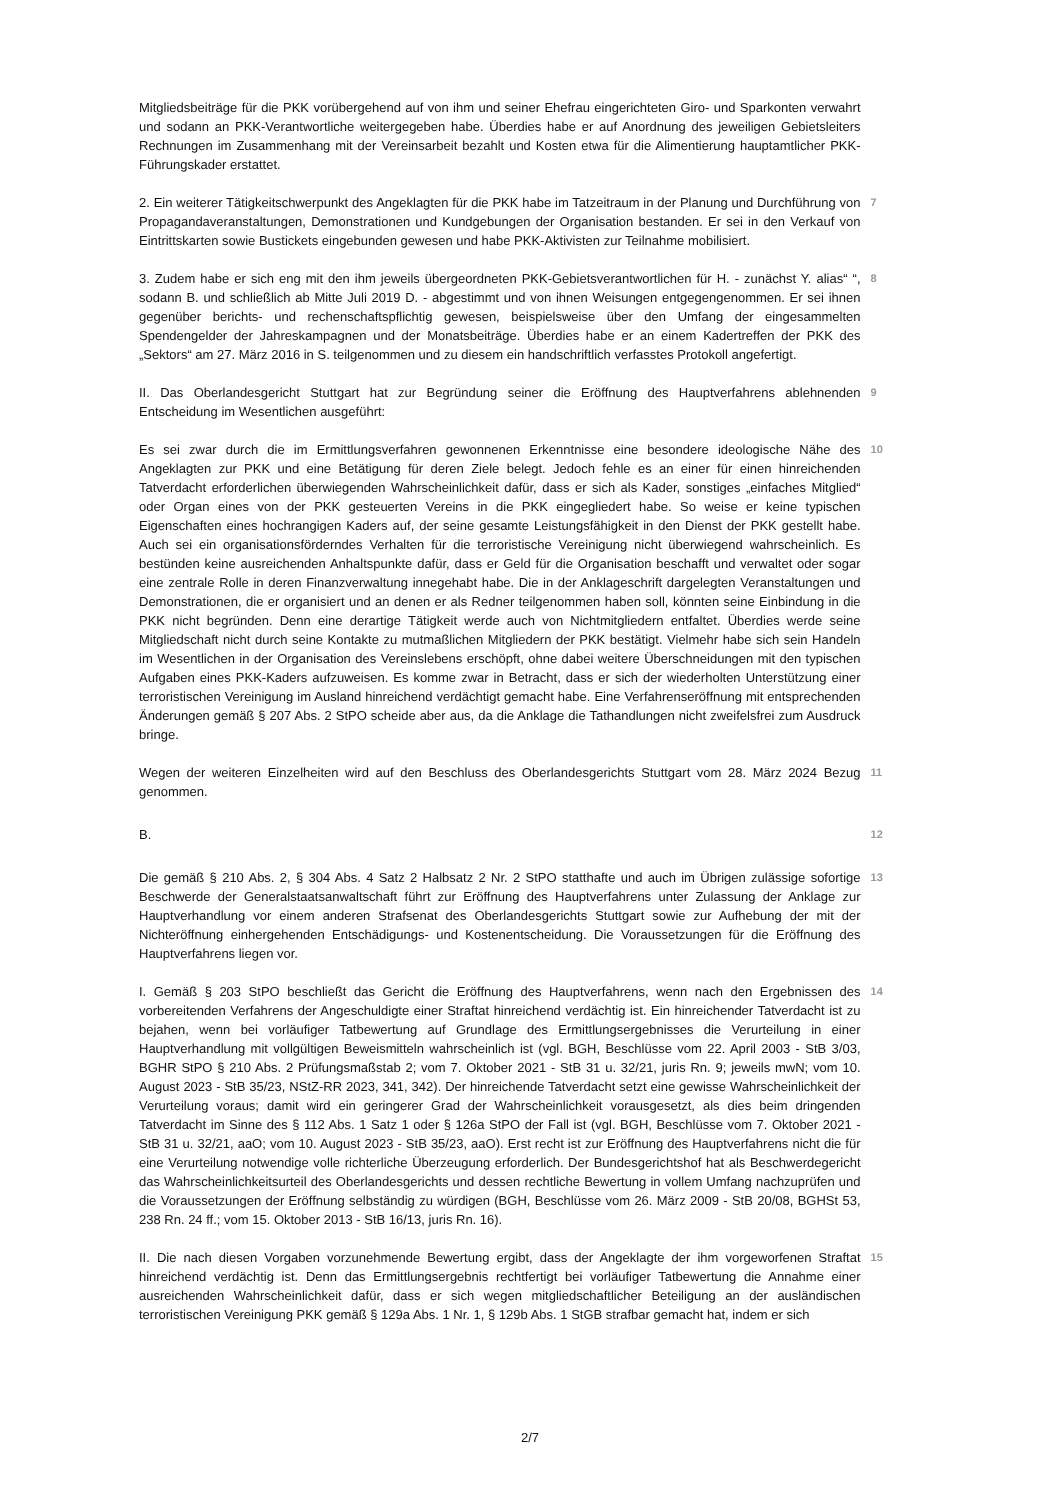Mitgliedsbeiträge für die PKK vorübergehend auf von ihm und seiner Ehefrau eingerichteten Giro- und Sparkonten verwahrt und sodann an PKK-Verantwortliche weitergegeben habe. Überdies habe er auf Anordnung des jeweiligen Gebietsleiters Rechnungen im Zusammenhang mit der Vereinsarbeit bezahlt und Kosten etwa für die Alimentierung hauptamtlicher PKK-Führungskader erstattet.
2. Ein weiterer Tätigkeitschwerpunkt des Angeklagten für die PKK habe im Tatzeitraum in der Planung und Durchführung von Propagandaveranstaltungen, Demonstrationen und Kundgebungen der Organisation bestanden. Er sei in den Verkauf von Eintrittskarten sowie Bustickets eingebunden gewesen und habe PKK-Aktivisten zur Teilnahme mobilisiert.
7
3. Zudem habe er sich eng mit den ihm jeweils übergeordneten PKK-Gebietsverantwortlichen für H. - zunächst Y. alias“ “, sodann B. und schließlich ab Mitte Juli 2019 D. - abgestimmt und von ihnen Weisungen entgegengenommen. Er sei ihnen gegenüber berichts- und rechenschaftspflichtig gewesen, beispielsweise über den Umfang der eingesammelten Spendengelder der Jahreskampagnen und der Monatsbeiträge. Überdies habe er an einem Kadertreffen der PKK des „Sektors“ am 27. März 2016 in S. teilgenommen und zu diesem ein handschriftlich verfasstes Protokoll angefertigt.
8
II. Das Oberlandesgericht Stuttgart hat zur Begründung seiner die Eröffnung des Hauptverfahrens ablehnenden Entscheidung im Wesentlichen ausgeführt:
9
Es sei zwar durch die im Ermittlungsverfahren gewonnenen Erkenntnisse eine besondere ideologische Nähe des Angeklagten zur PKK und eine Betätigung für deren Ziele belegt. Jedoch fehle es an einer für einen hinreichenden Tatverdacht erforderlichen überwiegenden Wahrscheinlichkeit dafür, dass er sich als Kader, sonstiges „einfaches Mitglied“ oder Organ eines von der PKK gesteuerten Vereins in die PKK eingegliedert habe. So weise er keine typischen Eigenschaften eines hochrangigen Kaders auf, der seine gesamte Leistungsfähigkeit in den Dienst der PKK gestellt habe. Auch sei ein organisationsförderndes Verhalten für die terroristische Vereinigung nicht überwiegend wahrscheinlich. Es bestünden keine ausreichenden Anhaltspunkte dafür, dass er Geld für die Organisation beschafft und verwaltet oder sogar eine zentrale Rolle in deren Finanzverwaltung innegehabt habe. Die in der Anklageschrift dargelegten Veranstaltungen und Demonstrationen, die er organisiert und an denen er als Redner teilgenommen haben soll, könnten seine Einbindung in die PKK nicht begründen. Denn eine derartige Tätigkeit werde auch von Nichtmitgliedern entfaltet. Überdies werde seine Mitgliedschaft nicht durch seine Kontakte zu mutmaßlichen Mitgliedern der PKK bestätigt. Vielmehr habe sich sein Handeln im Wesentlichen in der Organisation des Vereinslebens erschöpft, ohne dabei weitere Überschneidungen mit den typischen Aufgaben eines PKK-Kaders aufzuweisen. Es komme zwar in Betracht, dass er sich der wiederholten Unterstützung einer terroristischen Vereinigung im Ausland hinreichend verdächtigt gemacht habe. Eine Verfahrenseröffnung mit entsprechenden Änderungen gemäß § 207 Abs. 2 StPO scheide aber aus, da die Anklage die Tathandlungen nicht zweifelsfrei zum Ausdruck bringe.
10
Wegen der weiteren Einzelheiten wird auf den Beschluss des Oberlandesgerichts Stuttgart vom 28. März 2024 Bezug genommen.
11
B.
12
Die gemäß § 210 Abs. 2, § 304 Abs. 4 Satz 2 Halbsatz 2 Nr. 2 StPO statthafte und auch im Übrigen zulässige sofortige Beschwerde der Generalstaatsanwaltschaft führt zur Eröffnung des Hauptverfahrens unter Zulassung der Anklage zur Hauptverhandlung vor einem anderen Strafsenat des Oberlandesgerichts Stuttgart sowie zur Aufhebung der mit der Nichteröffnung einhergehenden Entschädigungs- und Kostenentscheidung. Die Voraussetzungen für die Eröffnung des Hauptverfahrens liegen vor.
13
I. Gemäß § 203 StPO beschließt das Gericht die Eröffnung des Hauptverfahrens, wenn nach den Ergebnissen des vorbereitenden Verfahrens der Angeschuldigte einer Straftat hinreichend verdächtig ist. Ein hinreichender Tatverdacht ist zu bejahen, wenn bei vorläufiger Tatbewertung auf Grundlage des Ermittlungsergebnisses die Verurteilung in einer Hauptverhandlung mit vollgültigen Beweismitteln wahrscheinlich ist (vgl. BGH, Beschlüsse vom 22. April 2003 - StB 3/03, BGHR StPO § 210 Abs. 2 Prüfungsmaßstab 2; vom 7. Oktober 2021 - StB 31 u. 32/21, juris Rn. 9; jeweils mwN; vom 10. August 2023 - StB 35/23, NStZ-RR 2023, 341, 342). Der hinreichende Tatverdacht setzt eine gewisse Wahrscheinlichkeit der Verurteilung voraus; damit wird ein geringerer Grad der Wahrscheinlichkeit vorausgesetzt, als dies beim dringenden Tatverdacht im Sinne des § 112 Abs. 1 Satz 1 oder § 126a StPO der Fall ist (vgl. BGH, Beschlüsse vom 7. Oktober 2021 - StB 31 u. 32/21, aaO; vom 10. August 2023 - StB 35/23, aaO). Erst recht ist zur Eröffnung des Hauptverfahrens nicht die für eine Verurteilung notwendige volle richterliche Überzeugung erforderlich. Der Bundesgerichtshof hat als Beschwerdegericht das Wahrscheinlichkeitsurteil des Oberlandesgerichts und dessen rechtliche Bewertung in vollem Umfang nachzuprüfen und die Voraussetzungen der Eröffnung selbständig zu würdigen (BGH, Beschlüsse vom 26. März 2009 - StB 20/08, BGHSt 53, 238 Rn. 24 ff.; vom 15. Oktober 2013 - StB 16/13, juris Rn. 16).
14
II. Die nach diesen Vorgaben vorzunehmende Bewertung ergibt, dass der Angeklagte der ihm vorgeworfenen Straftat hinreichend verdächtig ist. Denn das Ermittlungsergebnis rechtfertigt bei vorläufiger Tatbewertung die Annahme einer ausreichenden Wahrscheinlichkeit dafür, dass er sich wegen mitgliedschaftlicher Beteiligung an der ausländischen terroristischen Vereinigung PKK gemäß § 129a Abs. 1 Nr. 1, § 129b Abs. 1 StGB strafbar gemacht hat, indem er sich
15
2/7